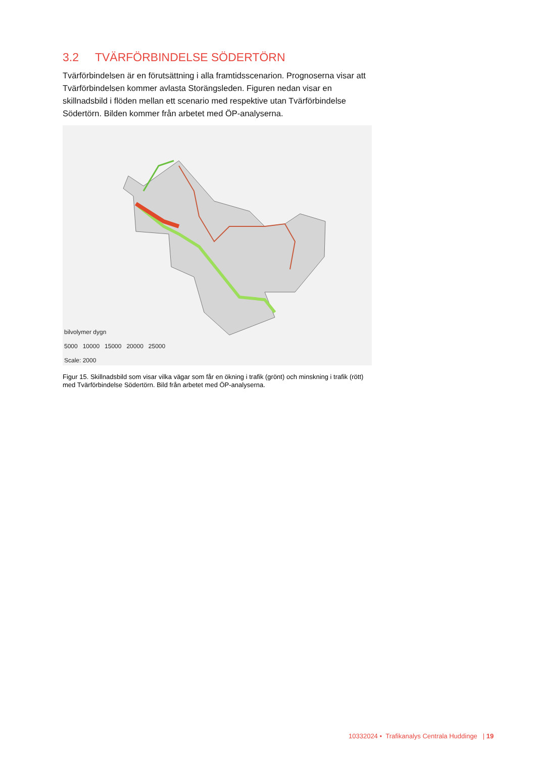3.2 TVÄRFÖRBINDELSE SÖDERTÖRN
Tvärförbindelsen är en förutsättning i alla framtidsscenarion. Prognoserna visar att Tvärförbindelsen kommer avlasta Storängsleden. Figuren nedan visar en skillnadsbild i flöden mellan ett scenario med respektive utan Tvärförbindelse Södertörn. Bilden kommer från arbetet med ÖP-analyserna.
bilvolymer dygn
5000 10000 15000 20000 25000
Scale: 2000
Figur 15. Skillnadsbild som visar vilka vägar som får en ökning i trafik (grönt) och minskning i trafik (rött) med Tvärförbindelse Södertörn. Bild från arbetet med ÖP-analyserna.
10332024 • Trafikanalys Centrala Huddinge | 19